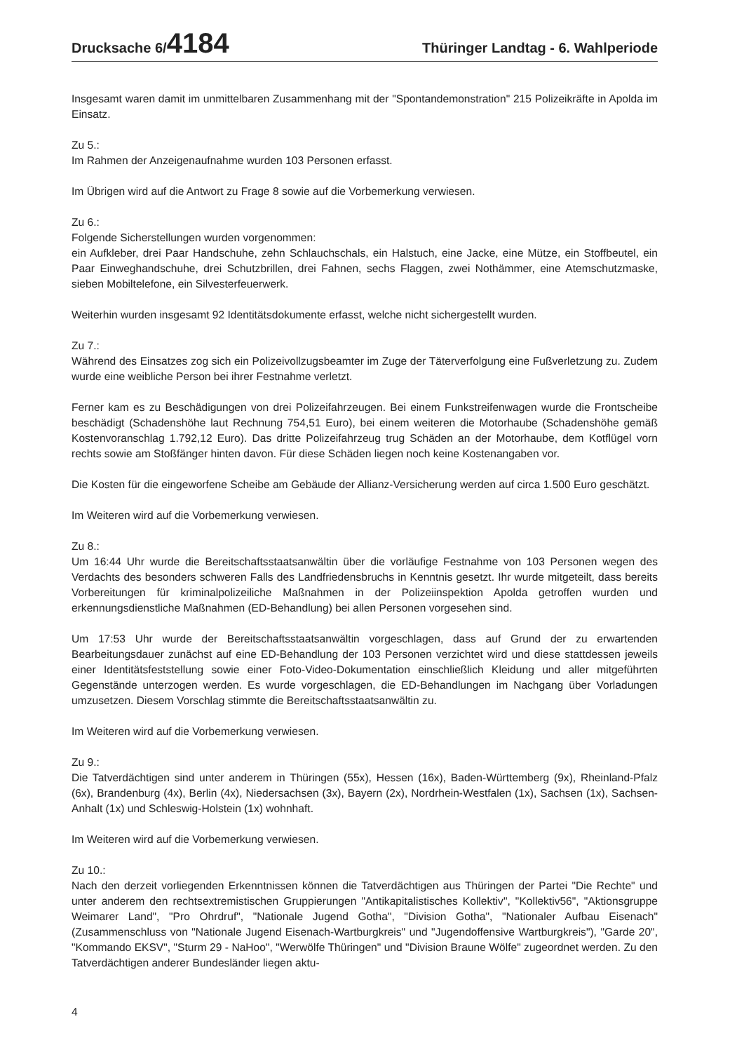Drucksache 6/4184
Thüringer Landtag - 6. Wahlperiode
Insgesamt waren damit im unmittelbaren Zusammenhang mit der "Spontandemonstration" 215 Polizeikräfte in Apolda im Einsatz.
Zu 5.:
Im Rahmen der Anzeigenaufnahme wurden 103 Personen erfasst.
Im Übrigen wird auf die Antwort zu Frage 8 sowie auf die Vorbemerkung verwiesen.
Zu 6.:
Folgende Sicherstellungen wurden vorgenommen:
ein Aufkleber, drei Paar Handschuhe, zehn Schlauchschals, ein Halstuch, eine Jacke, eine Mütze, ein Stoffbeutel, ein Paar Einweghandschuhe, drei Schutzbrillen, drei Fahnen, sechs Flaggen, zwei Nothämmer, eine Atemschutzmaske, sieben Mobiltelefone, ein Silvesterfeuerwerk.
Weiterhin wurden insgesamt 92 Identitätsdokumente erfasst, welche nicht sichergestellt wurden.
Zu 7.:
Während des Einsatzes zog sich ein Polizeivollzugsbeamter im Zuge der Täterverfolgung eine Fußverletzung zu. Zudem wurde eine weibliche Person bei ihrer Festnahme verletzt.
Ferner kam es zu Beschädigungen von drei Polizeifahrzeugen. Bei einem Funkstreifenwagen wurde die Frontscheibe beschädigt (Schadenshöhe laut Rechnung 754,51 Euro), bei einem weiteren die Motorhaube (Schadenshöhe gemäß Kostenvoranschlag 1.792,12 Euro). Das dritte Polizeifahrzeug trug Schäden an der Motorhaube, dem Kotflügel vorn rechts sowie am Stoßfänger hinten davon. Für diese Schäden liegen noch keine Kostenangaben vor.
Die Kosten für die eingeworfene Scheibe am Gebäude der Allianz-Versicherung werden auf circa 1.500 Euro geschätzt.
Im Weiteren wird auf die Vorbemerkung verwiesen.
Zu 8.:
Um 16:44 Uhr wurde die Bereitschaftsstaatsanwältin über die vorläufige Festnahme von 103 Personen wegen des Verdachts des besonders schweren Falls des Landfriedensbruchs in Kenntnis gesetzt. Ihr wurde mitgeteilt, dass bereits Vorbereitungen für kriminalpolizeiliche Maßnahmen in der Polizeiinspektion Apolda getroffen wurden und erkennungsdienstliche Maßnahmen (ED-Behandlung) bei allen Personen vorgesehen sind.
Um 17:53 Uhr wurde der Bereitschaftsstaatsanwältin vorgeschlagen, dass auf Grund der zu erwartenden Bearbeitungsdauer zunächst auf eine ED-Behandlung der 103 Personen verzichtet wird und diese stattdessen jeweils einer Identitätsfeststellung sowie einer Foto-Video-Dokumentation einschließlich Kleidung und aller mitgeführten Gegenstände unterzogen werden. Es wurde vorgeschlagen, die ED-Behandlungen im Nachgang über Vorladungen umzusetzen. Diesem Vorschlag stimmte die Bereitschaftsstaatsanwältin zu.
Im Weiteren wird auf die Vorbemerkung verwiesen.
Zu 9.:
Die Tatverdächtigen sind unter anderem in Thüringen (55x), Hessen (16x), Baden-Württemberg (9x), Rheinland-Pfalz (6x), Brandenburg (4x), Berlin (4x), Niedersachsen (3x), Bayern (2x), Nordrhein-Westfalen (1x), Sachsen (1x), Sachsen-Anhalt (1x) und Schleswig-Holstein (1x) wohnhaft.
Im Weiteren wird auf die Vorbemerkung verwiesen.
Zu 10.:
Nach den derzeit vorliegenden Erkenntnissen können die Tatverdächtigen aus Thüringen der Partei "Die Rechte" und unter anderem den rechtsextremistischen Gruppierungen "Antikapitalistisches Kollektiv", "Kollektiv56", "Aktionsgruppe Weimarer Land", "Pro Ohrdruf", "Nationale Jugend Gotha", "Division Gotha", "Nationaler Aufbau Eisenach" (Zusammenschluss von "Nationale Jugend Eisenach-Wartburgkreis" und "Jugendoffensive Wartburgkreis"), "Garde 20", "Kommando EKSV", "Sturm 29 - NaHoo", "Werwölfe Thüringen" und "Division Braune Wölfe" zugeordnet werden. Zu den Tatverdächtigen anderer Bundesländer liegen aktu-
4